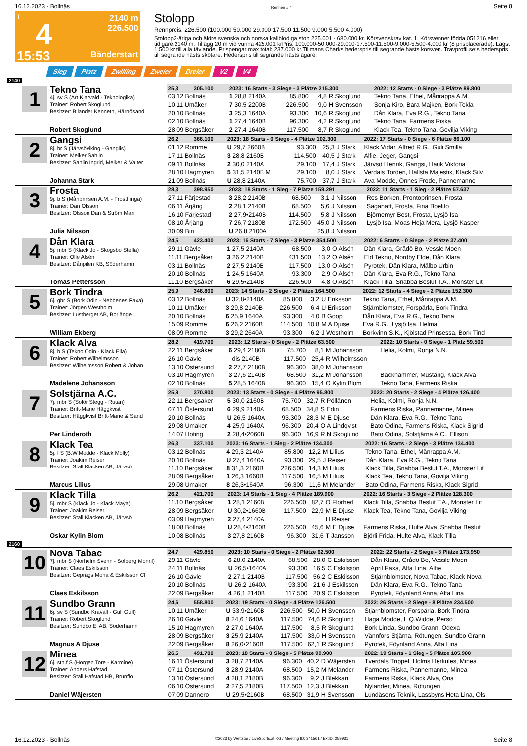16.12.2023 - Bollnäs Rennen # 4 Seite 8
T
4
15:53
2140 m
226.500
Bänderstart
Stolopp
Rennpreis: 226.500 (100.000 50.000 29.000 17.500 11.500 9.000 5.500 4.000)
Stolopp3-åriga och äldre svenska och norska kallblodiga ston 225.001 - 680.000 kr. Körsvenskrav kat. 1. Körsvenner födda 051216 eller tidigare.2140 m. Tillägg 20 m vid vunna 425.001 krPris: 100.000-50.000-29.000-17.500-11.500-9.000-5.500-4.000 kr (8 prisplacerade). Lägst 1.500 kr till alla tävlande. Prispengar max total: 237.000 kr.Tillmans Charks hederspris till segrande hästs körsven. Travprofil.se:s hederspris till segrande hästs skötare. Hederspris till segrande hästs ägare.
Sieg Platz Zwilling Zweier Dreier V2 V4
2140
1
Tekno Tana
4j. sv S (Art Kjarvald - Teknologika)
Trainer: Robert Skoglund
Besitzer: Bilander Kenneth, Härnösand
Robert Skoglund
| 25,3 305.100 | 2023: 16 Starts - 3 Siege - 3 Plätze 215.300 | | | | 2022: 12 Starts - 0 Siege - 3 Plätze 89.800 |
| --- | --- | --- | --- | --- | --- |
| 03.12 Bollnäs | 1 28,8 2140A | 85.800 | 4,8 | R Skoglund | Tekno Tana, Ethel, Månrappa A.M. |
| 10.11 Umåker | 7 30,5 2200B | 226.500 | 9,0 | H Svensson | Sonja Kiro, Bara Majken, Bork Tekla |
| 20.10 Bollnäs | 3 25,3 1640A | 93.300 | 10,6 | R Skoglund | Dån Klara, Eva R.G., Tekno Tana |
| 02.10 Bollnäs | 1 27,4 1640B | 96.300 | 4,2 | R Skoglund | Tekno Tana, Farmens Riska |
| 28.09 Bergsåker | 2 27,4 1640B | 117.500 | 8,7 | R Skoglund | Klack Tea, Tekno Tana, Govilja Viking |
2
Gangsi
8j. br S (Järvsöviking - Ganglis)
Trainer: Melker Sahlin
Besitzer: Sahlin Ingrid, Melker & Valter
Johanna Stark
| 26,2 366.100 | 2023: 18 Starts - 0 Siege - 4 Plätze 102.300 | | | | 2022: 17 Starts - 0 Siege - 6 Plätze 86.100 |
| --- | --- | --- | --- | --- | --- |
| 01.12 Romme | U 29,7 2660B | 93.300 | 25,3 | J Stark | Klack Vidar, Alfred R.G., Guli Smilla |
| 17.11 Bollnäs | 3 28,8 2160B | 114.500 | 40,5 | J Stark | Alfie, Jeger, Gangsi |
| 09.11 Bollnäs | 2 30,0 2140A | 29.100 | 17,4 | J Stark | Järvsö Henrik, Gangsi, Hauk Viktoria |
| 28.10 Hagmyren | 5 31,5 2140B M | 29.100 | 8,0 | J Stark | Verdals Torden, Hallsta Majestix, Klack Silv |
| 21.09 Bollnäs | U 28,8 2140A | 75.700 | 37,7 | J Stark | Ava Modde, Önnes Frode, Pannemanne |
3
Frosta
9j. b S (Månprinsen A.M. - Frostflinga)
Trainer: Dan Olsson
Besitzer: Olsson Dan & Ström Mari
Julia Nilsson
| 28,3 398.950 | 2023: 18 Starts - 1 Sieg - 7 Plätze 159.291 | | | | 2022: 11 Starts - 1 Sieg - 2 Plätze 57.637 |
| --- | --- | --- | --- | --- | --- |
| 27.11 Färjestad | 3 28,2 2140B | 68.500 | 3,1 | J Nilsson | Ros Borken, Prontoprinsen, Frosta |
| 06.11 Årjäng | 2 28,1 2140B | 68.500 | 5,6 | J Nilsson | Saganatt, Frosta, Fina Boelito |
| 16.10 Färjestad | 2 27,9•2140B | 114.500 | 5,8 | J Nilsson | Björnemyr Best, Frosta, Lysjö Isa |
| 08.10 Årjäng | 7 26,7 2180B | 172.500 | 45,0 | J Nilsson | Lysjö Isa, Moas Heja Mera, Lysjö Kasper |
| 30.09 Biri | U 26,8 2100A | | 25,8 | J Nilsson | |
4
Dån Klara
5j. mbr S (Klack Jo - Skogsbo Stella)
Trainer: Olle Alsén
Besitzer: Dånpilen KB, Söderhamn
Tomas Pettersson
| 24,5 423.400 | 2023: 16 Starts - 7 Siege - 3 Plätze 354.500 | | | | 2022: 6 Starts - 0 Siege - 2 Plätze 37.400 |
| --- | --- | --- | --- | --- | --- |
| 29.11 Gävle | 1 27,5 2140A | 68.500 | 3,0 | O Alsén | Dån Klara, Grådö Bo, Vessle Moen |
| 11.11 Bergsåker | 3 26,2 2140B | 431.500 | 13,2 | O Alsén | Eld Tekno, Nordby Elde, Dån Klara |
| 03.11 Bollnäs | 2 27,5 2140B | 117.500 | 13,0 | O Alsén | Pyrotek, Dån Klara, Målbo Urbin |
| 20.10 Bollnäs | 1 24,5 1640A | 93.300 | 2,9 | O Alsén | Dån Klara, Eva R.G., Tekno Tana |
| 11.10 Bergsåker | 6 29,5•2140B | 226.500 | 4,8 | O Alsén | Klack Tilla, Snabba Beslut T.A., Monster Lit |
5
Bork Tindra
6j. gbr S (Bork Odin - Nebbenes Faxa)
Trainer: Jörgen Westholm
Besitzer: Lustberget AB, Borlänge
William Ekberg
| 25,9 346.800 | 2023: 14 Starts - 2 Siege - 2 Plätze 164.500 | | | | 2022: 12 Starts - 4 Siege - 2 Plätze 152.300 |
| --- | --- | --- | --- | --- | --- |
| 03.12 Bollnäs | U 32,8•2140A | 85.800 | 3,2 | U Eriksson | Tekno Tana, Ethel, Månrappa A.M. |
| 10.11 Umåker | 3 29,8 2140B | 226.500 | 6,4 | U Eriksson | Stjärnblomster, Forspärla, Bork Tindra |
| 20.10 Bollnäs | 6 25,9 1640A | 93.300 | 4,0 | B Goop | Dån Klara, Eva R.G., Tekno Tana |
| 15.09 Romme | 6 26,2 2160B | 114.500 | 10,8 | M A Djuse | Eva R.G., Lysjö Isa, Helma |
| 08.09 Romme | 3 29,2 2640A | 93.300 | 6,2 | J Westholm | Borkvinn S.K., Kjölstad Prinsessa, Bork Tind |
6
Klack Alva
8j. b S (Tekno Odin - Klack Ella)
Trainer: Robert Wilhelmsson
Besitzer: Wilhelmsson Robert & Johan
Madelene Johansson
| 28,2 419.700 | 2023: 12 Starts - 0 Siege - 2 Plätze 63.500 | | | | 2022: 10 Starts - 0 Siege - 1 Platz 59.500 |
| --- | --- | --- | --- | --- | --- |
| 22.11 Bergsåker | 6 29,4 2180B | 75.700 | 8,1 | M Johansson | Helia, Kolmi, Ronja N.N. |
| 26.10 Gävle | dis 2140B | 117.500 | 25,4 | R Wilhelmsson | |
| 13.10 Östersund | 2 27,7 2180B | 96.300 | 38,0 | M Johansson | |
| 03.10 Hagmyren | 3 27,6 2140B | 68.500 | 31,2 | M Johansson | Backhammer, Mustang, Klack Alva |
| 02.10 Bollnäs | 5 28,5 1640B | 96.300 | 15,4 | O Kylin Blom | Tekno Tana, Farmens Riska |
7
Solstjärna A.C.
7j. mbr S (Solör Stegg - Rutan)
Trainer: Britt-Marie Häggkvist
Besitzer: Häggkvist Britt-Marie & Sand
Per Linderoth
| 25,9 370.800 | 2023: 13 Starts - 0 Siege - 4 Plätze 95.800 | | | | 2022: 20 Starts - 2 Siege - 4 Plätze 126.400 |
| --- | --- | --- | --- | --- | --- |
| 22.11 Bergsåker | 5 30,0 2160B | 75.700 | 32,7 | R Pöllänen | Helia, Kolmi, Ronja N.N. |
| 07.11 Östersund | 6 29,9 2140A | 68.500 | 34,8 | S Edin | Farmens Riska, Pannemanne, Minea |
| 20.10 Bollnäs | U 26,5 1640A | 93.300 | 28,3 | M E Djuse | Dån Klara, Eva R.G., Tekno Tana |
| 29.08 Umåker | 4 25,9 1640A | 96.300 | 20,4 | O A Lindqvist | Bato Odina, Farmens Riska, Klack Sigrid |
| 14.07 Hoting | 2 28,4•2060B | 96.300 | 16,9 | R N Skoglund | Bato Odina, Solstjärna A.C., Ellison |
8
Klack Tea
5j. f S (B.W.Modde - Klack Molly)
Trainer: Joakim Reiser
Besitzer: Stall Klacken AB, Järvsö
Marcus Lilius
| 26,3 337.100 | 2023: 16 Starts - 1 Sieg - 2 Plätze 134.300 | | | | 2022: 16 Starts - 2 Siege - 3 Plätze 134.400 |
| --- | --- | --- | --- | --- | --- |
| 03.12 Bollnäs | 4 29,3 2140A | 85.800 | 12,2 | M Lilius | Tekno Tana, Ethel, Månrappa A.M. |
| 20.10 Bollnäs | U 27,4 1640A | 93.300 | 29,5 | J Reiser | Dån Klara, Eva R.G., Tekno Tana |
| 11.10 Bergsåker | 8 31,3 2160B | 226.500 | 14,3 | M Lilius | Klack Tilla, Snabba Beslut T.A., Monster Lit |
| 28.09 Bergsåker | 1 26,3 1660B | 117.500 | 16,5 | M Lilius | Klack Tea, Tekno Tana, Govilja Viking |
| 29.08 Umåker | 8 26,3•1640A | 96.300 | 11,6 | M Melander | Bato Odina, Farmens Riska, Klack Sigrid |
9
Klack Tilla
5j. mbr S (Klack Jo - Klack Maya)
Trainer: Joakim Reiser
Besitzer: Stall Klacken AB, Järvsö
Oskar Kylin Blom
| 26,2 421.700 | 2023: 14 Starts - 1 Sieg - 4 Plätze 189.900 | | | | 2022: 16 Starts - 3 Siege - 2 Plätze 128.300 |
| --- | --- | --- | --- | --- | --- |
| 11.10 Bergsåker | 1 28,1 2160B | 226.500 | 82,7 | O Florhed | Klack Tilla, Snabba Beslut T.A., Monster Lit |
| 28.09 Bergsåker | U 30,2•1660B | 117.500 | 22,9 | M E Djuse | Klack Tea, Tekno Tana, Govilja Viking |
| 03.09 Hagmyren | 2 27,4 2140A | | | H Reiser | |
| 18.08 Bollnäs | U 28,4•2160B | 226.500 | 45,6 | M E Djuse | Farmens Riska, Hulte Alva, Snabba Beslut |
| 10.08 Bollnäs | 3 27,8 2160B | 96.300 | 31,6 | T Jansson | Björli Frida, Hulte Alva, Klack Tilla |
2160
10
Nova Tabac
7j. mbr S (Norheim Svenn - Solberg Monni)
Trainer: Claes Eskilsson
Besitzer: Geprägs Mona & Eskilsson Cl
Claes Eskilsson
| 24,7 429.850 | 2023: 10 Starts - 0 Siege - 2 Plätze 62.500 | | | | 2022: 22 Starts - 2 Siege - 3 Plätze 173.950 |
| --- | --- | --- | --- | --- | --- |
| 29.11 Gävle | 6 28,0 2140A | 68.500 | 28,0 | C Eskilsson | Dån Klara, Grådö Bo, Vessle Moen |
| 24.11 Bollnäs | U 26,5•1640A | 93.300 | 16,5 | C Eskilsson | April Faxa, Alfa Lina, Alfie |
| 26.10 Gävle | 2 27,1 2140B | 117.500 | 56,2 | C Eskilsson | Stjärnblomster, Nova Tabac, Klack Nova |
| 20.10 Bollnäs | U 26,2 1640A | 93.300 | 21,6 | J Eskilsson | Dån Klara, Eva R.G., Tekno Tana |
| 22.09 Bergsåker | 4 26,1 2140B | 117.500 | 20,9 | C Eskilsson | Pyrotek, Föynland Anna, Alfa Lina |
11
Sundbo Grann
6j. sv S (Sundbo Kravall - Gull Gull)
Trainer: Robert Skoglund
Besitzer: Sundbo El AB, Söderhamn
Magnus A Djuse
| 24,6 558.800 | 2023: 19 Starts - 0 Siege - 4 Plätze 126.500 | | | | 2022: 26 Starts - 2 Siege - 8 Plätze 234.500 |
| --- | --- | --- | --- | --- | --- |
| 10.11 Umåker | U 33,9•2160B | 226.500 | 50,0 | H Svensson | Stjärnblomster, Forspärla, Bork Tindra |
| 26.10 Gävle | 8 24,6 1640A | 117.500 | 74,6 | R Skoglund | Haga Modde, L.Q.Widde, Perso |
| 15.10 Hagmyren | 2 27,0 1640A | 117.500 | 8,5 | R Skoglund | Bork Linda, Sundbo Grann, Odexa |
| 28.09 Bergsåker | 3 25,9 2140A | 117.500 | 33,0 | H Svensson | Vännfors Stjärna, Rötungen, Sundbo Grann |
| 22.09 Bergsåker | 8 26,0•2160B | 117.500 | 62,1 | R Skoglund | Pyrotek, Föynland Anna, Alfa Lina |
12
Minea
6j. sth.f S (Horgen Tore - Karmine)
Trainer: Anders Hafstad
Besitzer: Stall Hafstad HB, Brunflo
Daniel Wäjersten
| 26,5 491.700 | 2023: 18 Starts - 0 Siege - 5 Plätze 99.900 | | | | 2022: 19 Starts - 1 Sieg - 5 Plätze 105.900 |
| --- | --- | --- | --- | --- | --- |
| 16.11 Östersund | 3 28,7 2140A | 96.300 | 40,2 | D Wäjersten | Tverdals Trippel, Holms Herkules, Minea |
| 07.11 Östersund | 3 28,9 2140A | 68.500 | 15,2 | M Melander | Farmens Riska, Pannemanne, Minea |
| 13.10 Östersund | 4 28,1 2180B | 96.300 | 9,2 | J Blekkan | Farmens Riska, Klack Alva, Oria |
| 06.10 Östersund | 2 27,5 2180B | 117.500 | 12,3 | J Blekkan | Nylander, Minea, Rötungen |
| 07.09 Dannero | U 29,5•2160B | 68.500 | 31,9 | H Svensson | Lundåsens Teknik, Lassbyns Heta Lina, Ols |
16.12.2023 - Bollnäs ©2023 by Wettstar / LiveSports.at KG / Meeting ID: 341561 / ExtID: 259931 Seite 8